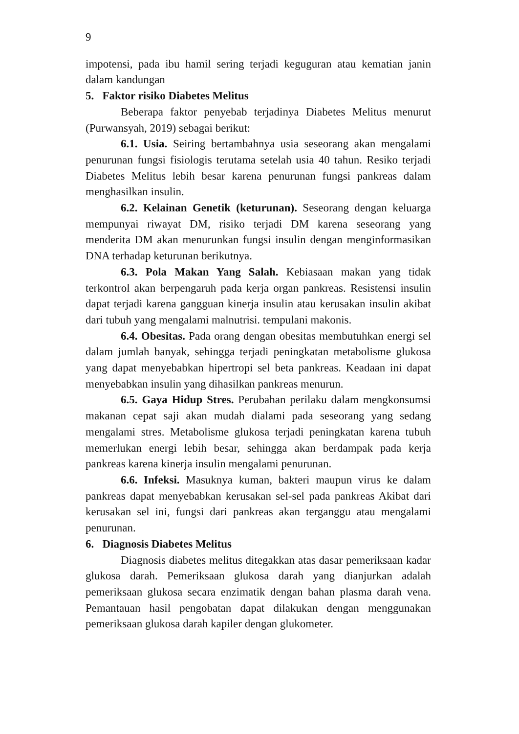9
impotensi, pada ibu hamil sering terjadi keguguran atau kematian janin dalam kandungan
5. Faktor risiko Diabetes Melitus
Beberapa faktor penyebab terjadinya Diabetes Melitus menurut (Purwansyah, 2019) sebagai berikut:
6.1. Usia. Seiring bertambahnya usia seseorang akan mengalami penurunan fungsi fisiologis terutama setelah usia 40 tahun. Resiko terjadi Diabetes Melitus lebih besar karena penurunan fungsi pankreas dalam menghasilkan insulin.
6.2. Kelainan Genetik (keturunan). Seseorang dengan keluarga mempunyai riwayat DM, risiko terjadi DM karena seseorang yang menderita DM akan menurunkan fungsi insulin dengan menginformasikan DNA terhadap keturunan berikutnya.
6.3. Pola Makan Yang Salah. Kebiasaan makan yang tidak terkontrol akan berpengaruh pada kerja organ pankreas. Resistensi insulin dapat terjadi karena gangguan kinerja insulin atau kerusakan insulin akibat dari tubuh yang mengalami malnutrisi. tempulani makonis.
6.4. Obesitas. Pada orang dengan obesitas membutuhkan energi sel dalam jumlah banyak, sehingga terjadi peningkatan metabolisme glukosa yang dapat menyebabkan hipertropi sel beta pankreas. Keadaan ini dapat menyebabkan insulin yang dihasilkan pankreas menurun.
6.5. Gaya Hidup Stres. Perubahan perilaku dalam mengkonsumsi makanan cepat saji akan mudah dialami pada seseorang yang sedang mengalami stres. Metabolisme glukosa terjadi peningkatan karena tubuh memerlukan energi lebih besar, sehingga akan berdampak pada kerja pankreas karena kinerja insulin mengalami penurunan.
6.6. Infeksi. Masuknya kuman, bakteri maupun virus ke dalam pankreas dapat menyebabkan kerusakan sel-sel pada pankreas Akibat dari kerusakan sel ini, fungsi dari pankreas akan terganggu atau mengalami penurunan.
6. Diagnosis Diabetes Melitus
Diagnosis diabetes melitus ditegakkan atas dasar pemeriksaan kadar glukosa darah. Pemeriksaan glukosa darah yang dianjurkan adalah pemeriksaan glukosa secara enzimatik dengan bahan plasma darah vena. Pemantauan hasil pengobatan dapat dilakukan dengan menggunakan pemeriksaan glukosa darah kapiler dengan glukometer.